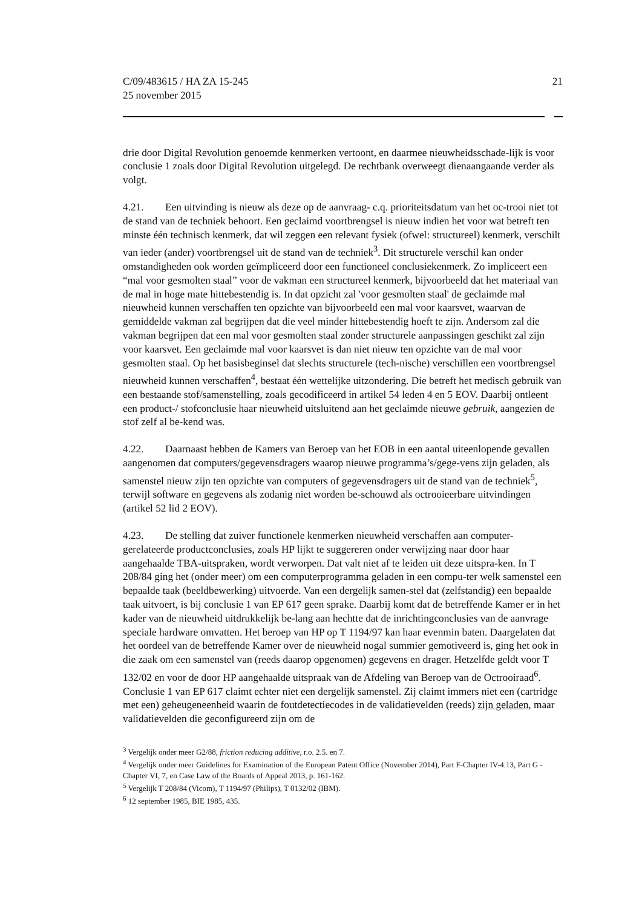C/09/483615 / HA ZA 15-245
25 november 2015
21
drie door Digital Revolution genoemde kenmerken vertoont, en daarmee nieuwheidsschade-lijk is voor conclusie 1 zoals door Digital Revolution uitgelegd. De rechtbank overweegt dienaangaande verder als volgt.
4.21. Een uitvinding is nieuw als deze op de aanvraag- c.q. prioriteitsdatum van het oc-trooi niet tot de stand van de techniek behoort. Een geclaimd voortbrengsel is nieuw indien het voor wat betreft ten minste één technisch kenmerk, dat wil zeggen een relevant fysiek (ofwel: structureel) kenmerk, verschilt van ieder (ander) voortbrengsel uit de stand van de techniek<sup>3</sup>. Dit structurele verschil kan onder omstandigheden ook worden geïmpliceerd door een functioneel conclusiekenmerk. Zo impliceert een “mal voor gesmolten staal” voor de vakman een structureel kenmerk, bijvoorbeeld dat het materiaal van de mal in hoge mate hittebestendig is. In dat opzicht zal 'voor gesmolten staal' de geclaimde mal nieuwheid kunnen verschaffen ten opzichte van bijvoorbeeld een mal voor kaarsvet, waarvan de gemiddelde vakman zal begrijpen dat die veel minder hittebestendig hoeft te zijn. Andersom zal die vakman begrijpen dat een mal voor gesmolten staal zonder structurele aanpassingen geschikt zal zijn voor kaarsvet. Een geclaimde mal voor kaarsvet is dan niet nieuw ten opzichte van de mal voor gesmolten staal. Op het basisbeginsel dat slechts structurele (tech-nische) verschillen een voortbrengsel nieuwheid kunnen verschaffen<sup>4</sup>, bestaat één wettelijke uitzondering. Die betreft het medisch gebruik van een bestaande stof/samenstelling, zoals gecodificeerd in artikel 54 leden 4 en 5 EOV. Daarbij ontleent een product-/ stofconclusie haar nieuwheid uitsluitend aan het geclaimde nieuwe gebruik, aangezien de stof zelf al be-kend was.
4.22. Daarnaast hebben de Kamers van Beroep van het EOB in een aantal uiteenlopende gevallen aangenomen dat computers/gegevensdragers waarop nieuwe programma’s/gege-vens zijn geladen, als samenstel nieuw zijn ten opzichte van computers of gegevensdragers uit de stand van de techniek<sup>5</sup>, terwijl software en gegevens als zodanig niet worden be-schouwd als octrooieerbare uitvindingen (artikel 52 lid 2 EOV).
4.23. De stelling dat zuiver functionele kenmerken nieuwheid verschaffen aan computer-gerelateerde productconclusies, zoals HP lijkt te suggereren onder verwijzing naar door haar aangehaalde TBA-uitspraken, wordt verworpen. Dat valt niet af te leiden uit deze uitspra-ken. In T 208/84 ging het (onder meer) om een computerprogramma geladen in een compu-ter welk samenstel een bepaalde taak (beeldbewerking) uitvoerde. Van een dergelijk samen-stel dat (zelfstandig) een bepaalde taak uitvoert, is bij conclusie 1 van EP 617 geen sprake. Daarbij komt dat de betreffende Kamer er in het kader van de nieuwheid uitdrukkelijk be-lang aan hechtte dat de inrichtingconclusies van de aanvrage speciale hardware omvatten. Het beroep van HP op T 1194/97 kan haar evenmin baten. Daargelaten dat het oordeel van de betreffende Kamer over de nieuwheid nogal summier gemotiveerd is, ging het ook in die zaak om een samenstel van (reeds daarop opgenomen) gegevens en drager. Hetzelfde geldt voor T 132/02 en voor de door HP aangehaalde uitspraak van de Afdeling van Beroep van de Octrooiraad<sup>6</sup>. Conclusie 1 van EP 617 claimt echter niet een dergelijk samenstel. Zij claimt immers niet een (cartridge met een) geheugeneenheid waarin de foutdetectiecodes in de validatievelden (reeds) zijn geladen, maar validatievelden die geconfigureerd zijn om de
<sup>3</sup> Vergelijk onder meer G2/88, friction reducing additive, r.o. 2.5. en 7.
<sup>4</sup> Vergelijk onder meer Guidelines for Examination of the European Patent Office (November 2014), Part F-Chapter IV-4.13, Part G - Chapter VI, 7, en Case Law of the Boards of Appeal 2013, p. 161-162.
<sup>5</sup> Vergelijk T 208/84 (Vicom), T 1194/97 (Philips), T 0132/02 (IBM).
<sup>6</sup> 12 september 1985, BIE 1985, 435.